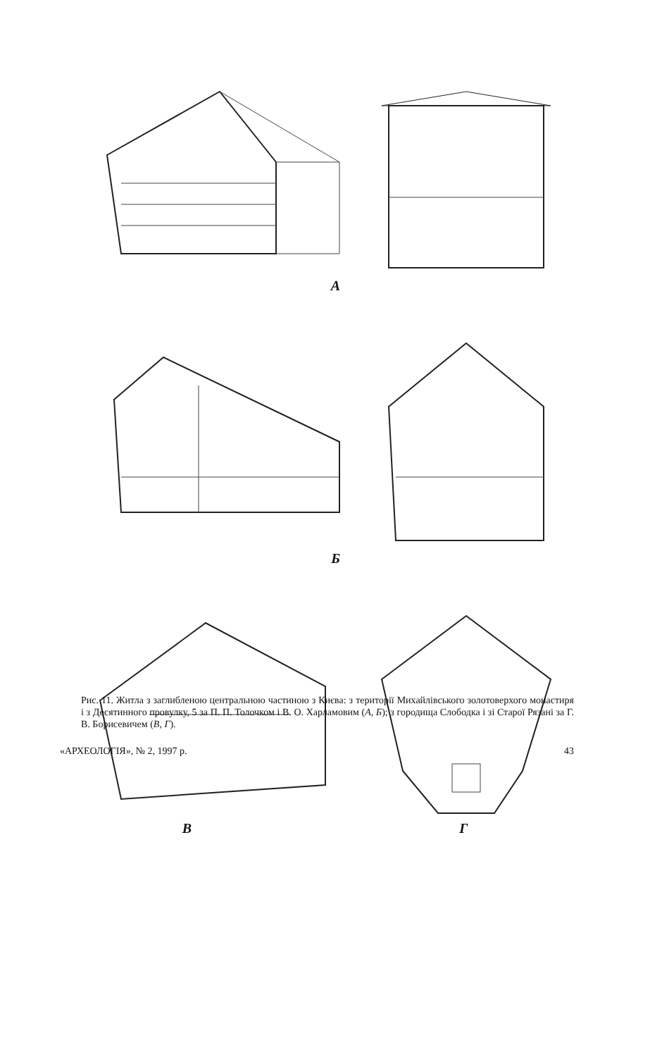А
Б
В Г
Рис. 11. Житла з заглибленою центральною частиною з Києва: з території Михайлівського золотоверхого монастиря і з Десятинного провулку, 5 за П. П. Толочком і В. О. Харламовим (А, Б); з городища Слободка і зі Старої Рязані за Г. В. Борисевичем (В, Г).
«АРХЕОЛОГІЯ», № 2, 1997 р. 43